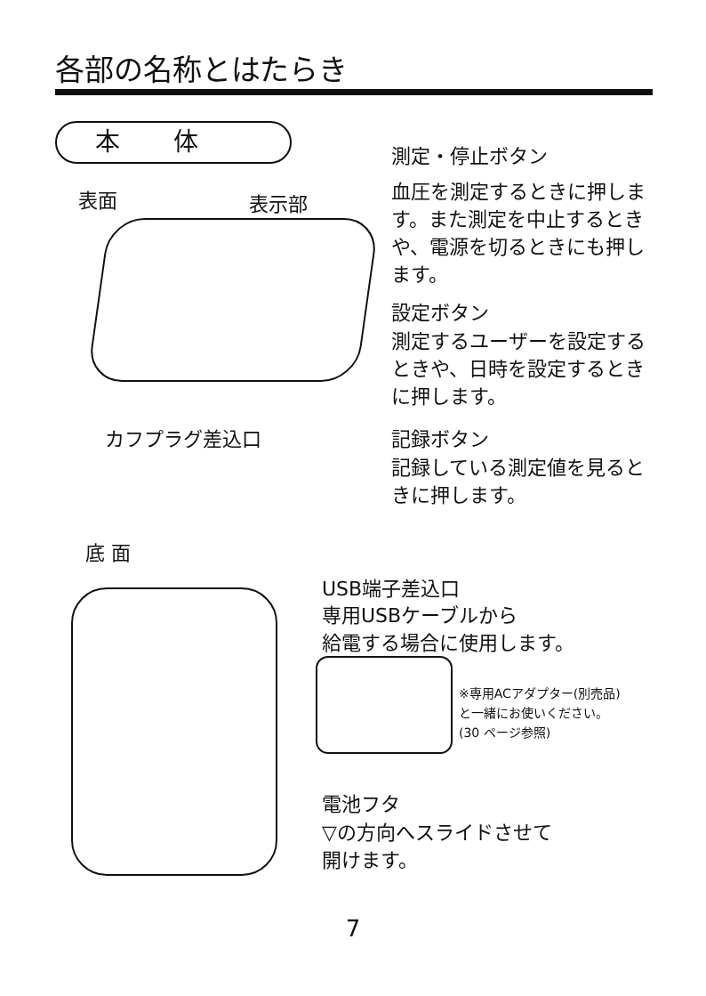各部の名称とはたらき
本体
表面 表示部
測定・停止ボタン
血圧を測定するときに押します。また測定を中止するときや、電源を切るときにも押します。
設定ボタン
測定するユーザーを設定するときや、日時を設定するときに押します。
記録ボタン
記録している測定値を見るときに押します。
カフプラグ差込口
底 面
USB端子差込口
専用USBケーブルから
給電する場合に使用します。
※専用ACアダプター(別売品)
と一緒にお使いください。
(30 ページ参照)
電池フタ
▽の方向へスライドさせて
開けます。
7